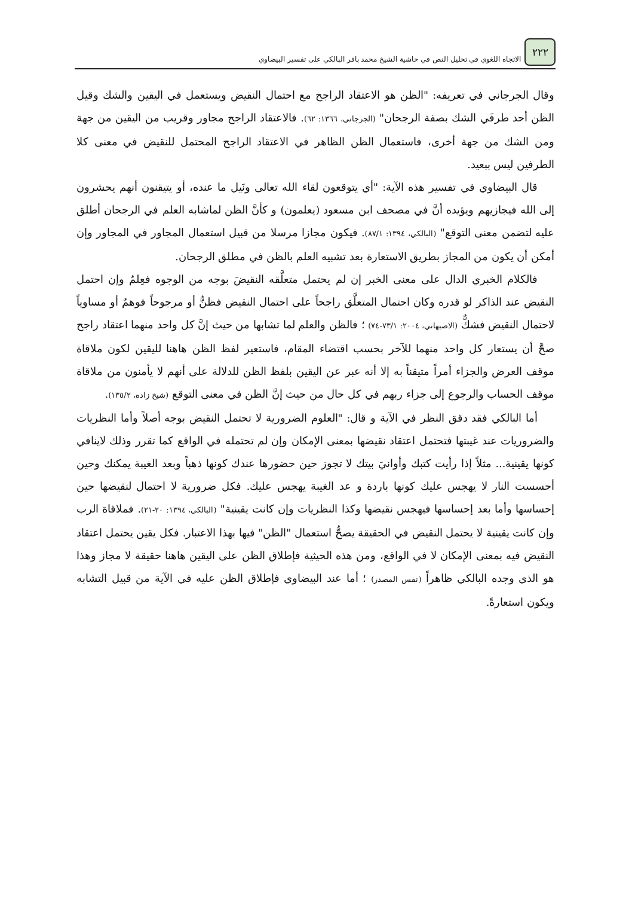٢٢٢
الاتجاه اللغوي في تحليل النص في حاشية الشيخ محمد باقر البالكي على تفسير البيضاوي
وقال الجرجاني في تعريفه: "الظن هو الاعتقاد الراجح مع احتمال النقيض ويستعمل في اليقين والشك وقيل الظن أحد طرفَي الشك بصفة الرجحان" (الجرجاني، ١٣٦٦: ٦٢). فالاعتقاد الراجح مجاور وقريب من اليقين من جهة ومن الشك من جهة أخرى، فاستعمال الظن الظاهر في الاعتقاد الراجح المحتمل للنقيض في معنى كلا الطرفين ليس ببعيد.
قال البيضاوي في تفسير هذه الآية: "أي يتوقعون لقاء الله تعالى ونَيل ما عنده، أو يتيقنون أنهم يحشرون إلى الله فيجازيهم ويؤيده أنَّ في مصحف ابن مسعود (يعلمون) و كأنَّ الظن لماشابه العلم في الرجحان أطلق عليه لتضمن معنى التوقع" (البالكي، ١٣٩٤: ٨٧/١). فيكون مجازا مرسلا من قبيل استعمال المجاور في المجاور وإن أمكن أن يكون من المجاز بطريق الاستعارة بعد تشبيه العلم بالظن في مطلق الرجحان.
فالكلام الخبري الدال على معنى الخبر إن لم يحتمل متعلَّقه النقيضَ بوجه من الوجوه فعِلمٌ وإن احتمل النقيض عند الذاكر لو قدره وكان احتمال المتعلَّق راجحاً على احتمال النقيض فظنٌّ أو مرجوحاً فوهمٌ أو مساوياً لاحتمال النقيض فشكٌّ (الاصبهاني، ٢٠٠٤: ٧٣/١-٧٤) ؛ فالظن والعلم لما تشابها من حيث إنَّ كل واحد منهما اعتقاد راجح صحَّ أن يستعار كل واحد منهما للآخر بحسب اقتضاء المقام، فاستعير لفظ الظن هاهنا لليقين لكون ملاقاة موقف العرض والجزاء أمراً متيقناً به إلا أنه عبر عن اليقين بلفظ الظن للدلالة على أنهم لا يأمنون من ملاقاة موقف الحساب والرجوع إلى جزاء ربهم في كل حال من حيث إنَّ الظن في معنى التوقع (شيخ زاده، ١٣٥/٢).
أما البالكي فقد دقق النظر في الآية و قال: "العلوم الضرورية لا تحتمل النقيض بوجه أصلاً وأما النظريات والضروريات عند غيبتها فتحتمل اعتقاد نقيضها بمعنى الإمكان وإن لم تحتمله في الواقع كما تقرر وذلك لاينافي كونها يقينية... مثلاً إذا رأيت كتبك وأوانيَ بيتك لا تجوز حين حضورها عندك كونها ذهباً وبعد الغيبة يمكنك وحين أحسست النار لا يهجس عليك كونها باردة و عد الغيبة يهجس عليك. فكل ضرورية لا احتمال لنقيضها حين إحساسها وأما بعد إحساسها فيهجس نقيضها وكذا النظريات وإن كانت يقينية" (البالكي، ١٣٩٤: ٢٠-٢١). فملاقاة الرب وإن كانت يقينية لا يحتمل النقيض في الحقيقة يصحُّ استعمال "الظن" فيها بهذا الاعتبار. فكل يقين يحتمل اعتقاد النقيض فيه بمعنى الإمكان لا في الواقع، ومن هذه الحيثية فإطلاق الظن على اليقين هاهنا حقيقة لا مجاز وهذا هو الذي وجده البالكي ظاهراً (نفس المصدر) ؛ أما عند البيضاوي فإطلاق الظن عليه في الآية من قبيل التشابه ويكون استعارةً.